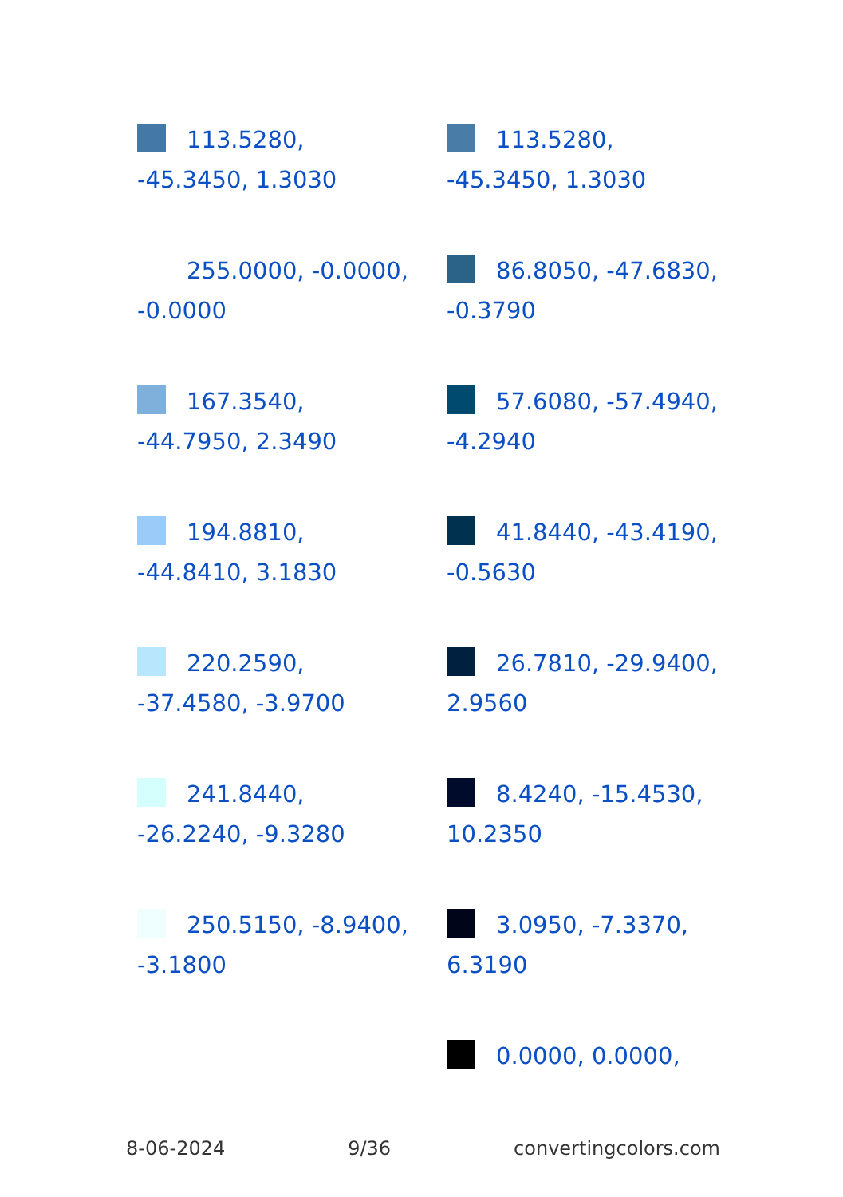113.5280,
-45.3450, 1.3030
113.5280,
-45.3450, 1.3030
255.0000, -0.0000,
-0.0000
86.8050, -47.6830,
-0.3790
167.3540,
-44.7950, 2.3490
57.6080, -57.4940,
-4.2940
194.8810,
-44.8410, 3.1830
41.8440, -43.4190,
-0.5630
220.2590,
-37.4580, -3.9700
26.7810, -29.9400,
2.9560
241.8440,
-26.2240, -9.3280
8.4240, -15.4530,
10.2350
250.5150, -8.9400,
-3.1800
3.0950, -7.3370,
6.3190
0.0000, 0.0000,
8-06-2024 9/36 convertingcolors.com